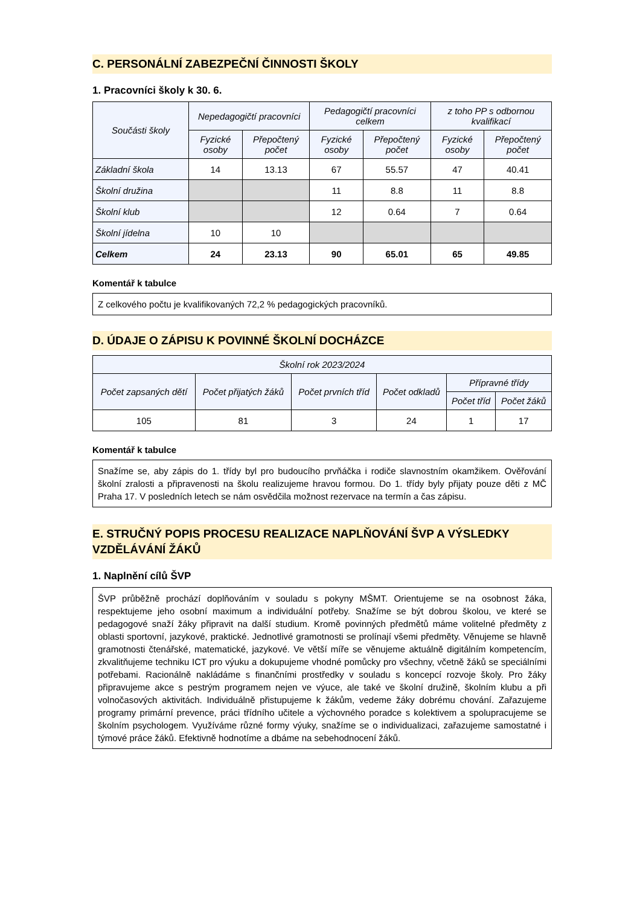C. PERSONÁLNÍ ZABEZPEČNÍ ČINNOSTI ŠKOLY
1. Pracovníci školy k 30. 6.
| Součásti školy | Nepedagogičtí pracovníci | | Pedagogičtí pracovníci celkem | | z toho PP s odbornou kvalifikací | |
| --- | --- | --- | --- | --- | --- | --- |
| | Fyzické osoby | Přepočtený počet | Fyzické osoby | Přepočtený počet | Fyzické osoby | Přepočtený počet |
| Základní škola | 14 | 13.13 | 67 | 55.57 | 47 | 40.41 |
| Školní družina | | | 11 | 8.8 | 11 | 8.8 |
| Školní klub | | | 12 | 0.64 | 7 | 0.64 |
| Školní jídelna | 10 | 10 | | | | |
| Celkem | 24 | 23.13 | 90 | 65.01 | 65 | 49.85 |
Komentář k tabulce
Z celkového počtu je kvalifikovaných 72,2 % pedagogických pracovníků.
D. ÚDAJE O ZÁPISU K POVINNÉ ŠKOLNÍ DOCHÁZCE
| Školní rok 2023/2024 | | | | | |
| --- | --- | --- | --- | --- | --- |
| Počet zapsaných dětí | Počet přijatých žáků | Počet prvních tříd | Počet odkladů | Přípravné třídy | |
| | | | | Počet tříd | Počet žáků |
| 105 | 81 | 3 | 24 | 1 | 17 |
Komentář k tabulce
Snažíme se, aby zápis do 1. třídy byl pro budoucího prvňáčka i rodiče slavnostním okamžikem. Ověřování školní zralosti a připravenosti na školu realizujeme hravou formou. Do 1. třídy byly přijaty pouze děti z MČ Praha 17. V posledních letech se nám osvědčila možnost rezervace na termín a čas zápisu.
E. STRUČNÝ POPIS PROCESU REALIZACE NAPLŇOVÁNÍ ŠVP A VÝSLEDKY VZDĚLÁVÁNÍ ŽÁKŮ
1. Naplnění cílů ŠVP
ŠVP průběžně prochází doplňováním v souladu s pokyny MŠMT. Orientujeme se na osobnost žáka, respektujeme jeho osobní maximum a individuální potřeby. Snažíme se být dobrou školou, ve které se pedagogové snaží žáky připravit na další studium. Kromě povinných předmětů máme volitelné předměty z oblasti sportovní, jazykové, praktické. Jednotlivé gramotnosti se prolínají všemi předměty. Věnujeme se hlavně gramotnosti čtenářské, matematické, jazykové. Ve větší míře se věnujeme aktuálně digitálním kompetencím, zkvalitňujeme techniku ICT pro výuku a dokupujeme vhodné pomůcky pro všechny, včetně žáků se speciálními potřebami. Racionálně nakládáme s finančními prostředky v souladu s koncepcí rozvoje školy. Pro žáky připravujeme akce s pestrým programem nejen ve výuce, ale také ve školní družině, školním klubu a při volnočasových aktivitách. Individuálně přistupujeme k žákům, vedeme žáky dobrému chování. Zařazujeme programy primární prevence, práci třídního učitele a výchovného poradce s kolektivem a spolupracujeme se školním psychologem. Využíváme různé formy výuky, snažíme se o individualizaci, zařazujeme samostatné i týmové práce žáků. Efektivně hodnotíme a dbáme na sebehodnocení žáků.